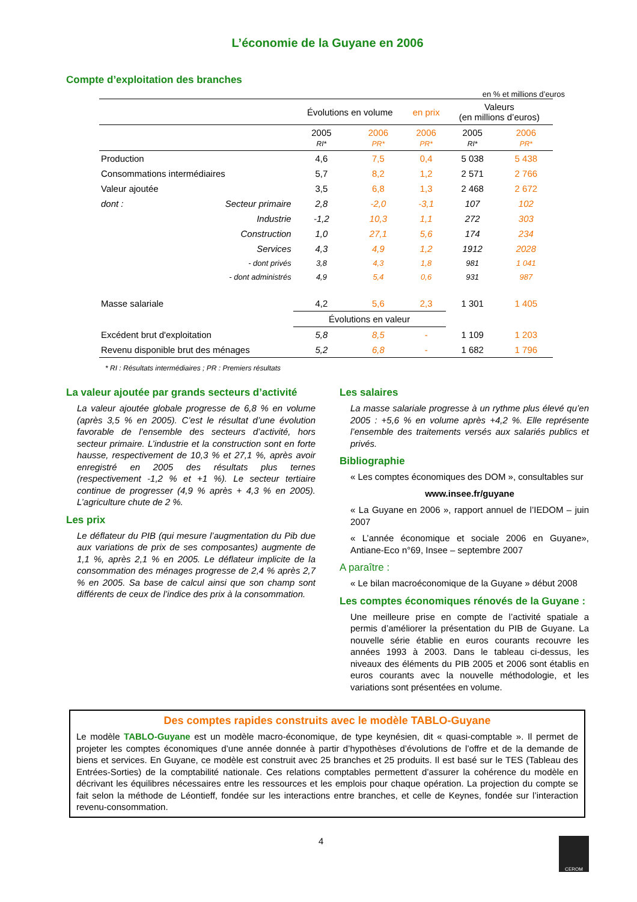L’économie de la Guyane en 2006
Compte d’exploitation des branches
en % et millions d’euros
| | Évolutions en volume | | en prix | Valeurs (en millions d’euros) | |
| --- | --- | --- | --- | --- | --- |
| | 2005 RI* | 2006 PR* | 2006 PR* | 2005 RI* | 2006 PR* |
| Production | 4,6 | 7,5 | 0,4 | 5 038 | 5 438 |
| Consommations intermédiaires | 5,7 | 8,2 | 1,2 | 2 571 | 2 766 |
| Valeur ajoutée | 3,5 | 6,8 | 1,3 | 2 468 | 2 672 |
| dont : Secteur primaire | 2,8 | -2,0 | -3,1 | 107 | 102 |
| Industrie | -1,2 | 10,3 | 1,1 | 272 | 303 |
| Construction | 1,0 | 27,1 | 5,6 | 174 | 234 |
| Services | 4,3 | 4,9 | 1,2 | 1912 | 2028 |
| - dont privés | 3,8 | 4,3 | 1,8 | 981 | 1 041 |
| - dont administrés | 4,9 | 5,4 | 0,6 | 931 | 987 |
| Masse salariale | 4,2 | 5,6 | 2,3 | 1 301 | 1 405 |
| | Évolutions en valeur | | | | |
| Excédent brut d'exploitation | 5,8 | 8,5 | - | 1 109 | 1 203 |
| Revenu disponible brut des ménages | 5,2 | 6,8 | - | 1 682 | 1 796 |
* RI : Résultats intermédiaires ; PR : Premiers résultats
La valeur ajoutée par grands secteurs d’activité
La valeur ajoutée globale progresse de 6,8 % en volume (après 3,5 % en 2005). C’est le résultat d’une évolution favorable de l’ensemble des secteurs d’activité, hors secteur primaire. L’industrie et la construction sont en forte hausse, respectivement de 10,3 % et 27,1 %, après avoir enregistré en 2005 des résultats plus ternes (respectivement -1,2 % et +1 %). Le secteur tertiaire continue de progresser (4,9 % après + 4,3 % en 2005). L’agriculture chute de 2 %.
Les prix
Le déflateur du PIB (qui mesure l’augmentation du Pib due aux variations de prix de ses composantes) augmente de 1,1 %, après 2,1 % en 2005. Le déflateur implicite de la consommation des ménages progresse de 2,4 % après 2,7 % en 2005. Sa base de calcul ainsi que son champ sont différents de ceux de l’indice des prix à la consommation.
Les salaires
La masse salariale progresse à un rythme plus élevé qu’en 2005 : +5,6 % en volume après +4,2 %. Elle représente l’ensemble des traitements versés aux salariés publics et privés.
Bibliographie
« Les comptes économiques des DOM », consultables sur
www.insee.fr/guyane
« La Guyane en 2006 », rapport annuel de l’IEDOM – juin 2007
« L’année économique et sociale 2006 en Guyane», Antiane-Eco n°69, Insee – septembre 2007
A paraître :
« Le bilan macroéconomique de la Guyane » début 2008
Les comptes économiques rénovés de la Guyane :
Une meilleure prise en compte de l’activité spatiale a permis d’améliorer la présentation du PIB de Guyane. La nouvelle série établie en euros courants recouvre les années 1993 à 2003. Dans le tableau ci-dessus, les niveaux des éléments du PIB 2005 et 2006 sont établis en euros courants avec la nouvelle méthodologie, et les variations sont présentées en volume.
Des comptes rapides construits avec le modèle TABLO-Guyane
Le modèle TABLO-Guyane est un modèle macro-économique, de type keynésien, dit « quasi-comptable ». Il permet de projeter les comptes économiques d’une année donnée à partir d’hypothèses d’évolutions de l’offre et de la demande de biens et services. En Guyane, ce modèle est construit avec 25 branches et 25 produits. Il est basé sur le TES (Tableau des Entrées-Sorties) de la comptabilité nationale. Ces relations comptables permettent d’assurer la cohérence du modèle en décrivant les équilibres nécessaires entre les ressources et les emplois pour chaque opération. La projection du compte se fait selon la méthode de Léontieff, fondée sur les interactions entre branches, et celle de Keynes, fondée sur l’interaction revenu-consommation.
4
CEROM